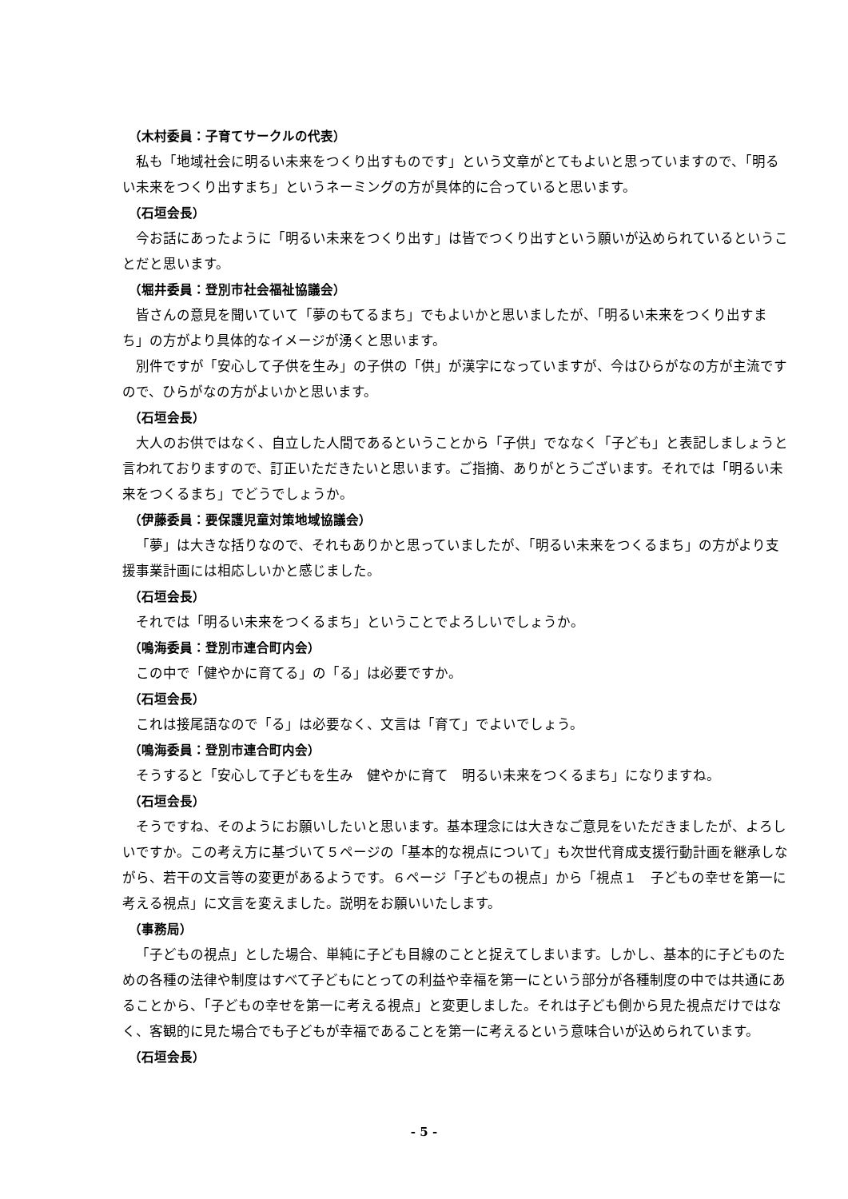（木村委員：子育てサークルの代表）
私も「地域社会に明るい未来をつくり出すものです」という文章がとてもよいと思っていますので、「明るい未来をつくり出すまち」というネーミングの方が具体的に合っていると思います。
（石垣会長）
今お話にあったように「明るい未来をつくり出す」は皆でつくり出すという願いが込められているということだと思います。
（堀井委員：登別市社会福祉協議会）
皆さんの意見を聞いていて「夢のもてるまち」でもよいかと思いましたが、「明るい未来をつくり出すまち」の方がより具体的なイメージが湧くと思います。
別件ですが「安心して子供を生み」の子供の「供」が漢字になっていますが、今はひらがなの方が主流ですので、ひらがなの方がよいかと思います。
（石垣会長）
大人のお供ではなく、自立した人間であるということから「子供」でななく「子ども」と表記しましょうと言われておりますので、訂正いただきたいと思います。ご指摘、ありがとうございます。それでは「明るい未来をつくるまち」でどうでしょうか。
（伊藤委員：要保護児童対策地域協議会）
「夢」は大きな括りなので、それもありかと思っていましたが、「明るい未来をつくるまち」の方がより支援事業計画には相応しいかと感じました。
（石垣会長）
それでは「明るい未来をつくるまち」ということでよろしいでしょうか。
（鳴海委員：登別市連合町内会）
この中で「健やかに育てる」の「る」は必要ですか。
（石垣会長）
これは接尾語なので「る」は必要なく、文言は「育て」でよいでしょう。
（鳴海委員：登別市連合町内会）
そうすると「安心して子どもを生み　健やかに育て　明るい未来をつくるまち」になりますね。
（石垣会長）
そうですね、そのようにお願いしたいと思います。基本理念には大きなご意見をいただきましたが、よろしいですか。この考え方に基づいて５ページの「基本的な視点について」も次世代育成支援行動計画を継承しながら、若干の文言等の変更があるようです。６ページ「子どもの視点」から「視点１　子どもの幸せを第一に考える視点」に文言を変えました。説明をお願いいたします。
（事務局）
「子どもの視点」とした場合、単純に子ども目線のことと捉えてしまいます。しかし、基本的に子どものための各種の法律や制度はすべて子どもにとっての利益や幸福を第一にという部分が各種制度の中では共通にあることから、「子どもの幸せを第一に考える視点」と変更しました。それは子ども側から見た視点だけではなく、客観的に見た場合でも子どもが幸福であることを第一に考えるという意味合いが込められています。
（石垣会長）
- 5 -